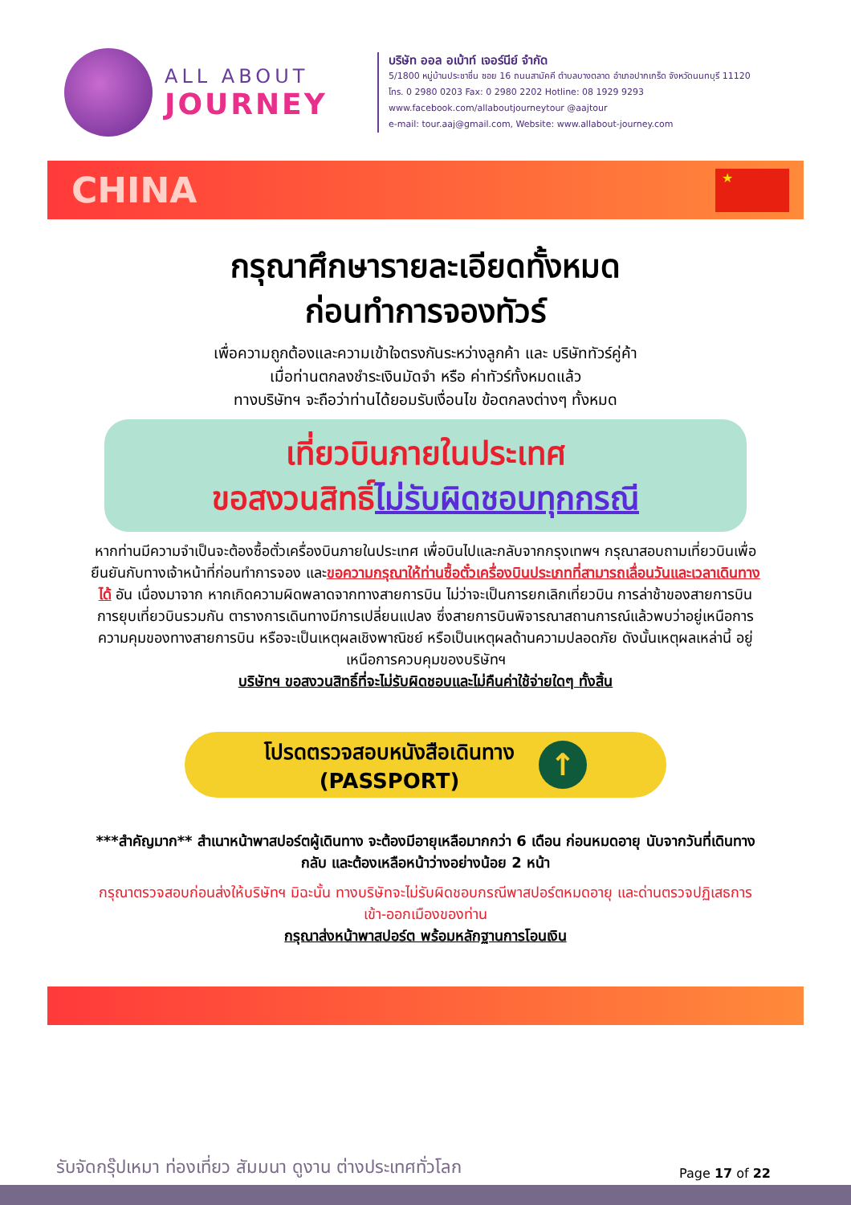ALL ABOUT
JOURNEY
บริษัท ออล อเบ้าท์ เจอร์นีย์ จำกัด
5/1800 หมู่บ้านประชาชื่น ซอย 16 ถนนสามัคคี ตำบลบางตลาด อำเภอปากเกร็ด จังหวัดนนทบุรี 11120
โทร. 0 2980 0203 Fax: 0 2980 2202 Hotline: 08 1929 9293
www.facebook.com/allaboutjourneytour @aajtour
e-mail: tour.aaj@gmail.com, Website: www.allabout-journey.com
CHINA
★
กรุณาศึกษารายละเอียดทั้งหมด
ก่อนทำการจองทัวร์
เพื่อความถูกต้องและความเข้าใจตรงกันระหว่างลูกค้า และ บริษัททัวร์คู่ค้า
เมื่อท่านตกลงชำระเงินมัดจำ หรือ ค่าทัวร์ทั้งหมดแล้ว
ทางบริษัทฯ จะถือว่าท่านได้ยอมรับเงื่อนไข ข้อตกลงต่างๆ ทั้งหมด
เที่ยวบินภายในประเทศ
ขอสงวนสิทธิ์ไม่รับผิดชอบทุกกรณี
หากท่านมีความจำเป็นจะต้องซื้อตั๋วเครื่องบินภายในประเทศ เพื่อบินไปและกลับจากกรุงเทพฯ กรุณาสอบถามเที่ยวบินเพื่อยืนยันกับทางเจ้าหน้าที่ก่อนทำการจอง และขอความกรุณาให้ท่านซื้อตั๋วเครื่องบินประเภทที่สามารถเลื่อนวันและเวลาเดินทางได้ อัน เนื่องมาจาก หากเกิดความผิดพลาดจากทางสายการบิน ไม่ว่าจะเป็นการยกเลิกเที่ยวบิน การล่าช้าของสายการบิน การยุบเที่ยวบินรวมกัน ตารางการเดินทางมีการเปลี่ยนแปลง ซึ่งสายการบินพิจารณาสถานการณ์แล้วพบว่าอยู่เหนือการความคุมของทางสายการบิน หรือจะเป็นเหตุผลเชิงพาณิชย์ หรือเป็นเหตุผลด้านความปลอดภัย ดังนั้นเหตุผลเหล่านี้ อยู่เหนือการควบคุมของบริษัทฯ
บริษัทฯ ขอสงวนสิทธิ์ที่จะไม่รับผิดชอบและไม่คืนค่าใช้จ่ายใดๆ ทั้งสิ้น
โปรดตรวจสอบหนังสือเดินทาง
(PASSPORT)
↑
***สำคัญมาก** สำเนาหน้าพาสปอร์ตผู้เดินทาง จะต้องมีอายุเหลือมากกว่า 6 เดือน ก่อนหมดอายุ นับจากวันที่เดินทางกลับ และต้องเหลือหน้าว่างอย่างน้อย 2 หน้า
กรุณาตรวจสอบก่อนส่งให้บริษัทฯ มิฉะนั้น ทางบริษัทจะไม่รับผิดชอบกรณีพาสปอร์ตหมดอายุ และด่านตรวจปฏิเสธการเข้า-ออกเมืองของท่าน
กรุณาส่งหน้าพาสปอร์ต พร้อมหลักฐานการโอนเงิน
รับจัดกรุ๊ปเหมา ท่องเที่ยว สัมมนา ดูงาน ต่างประเทศทั่วโลก Page 17 of 22